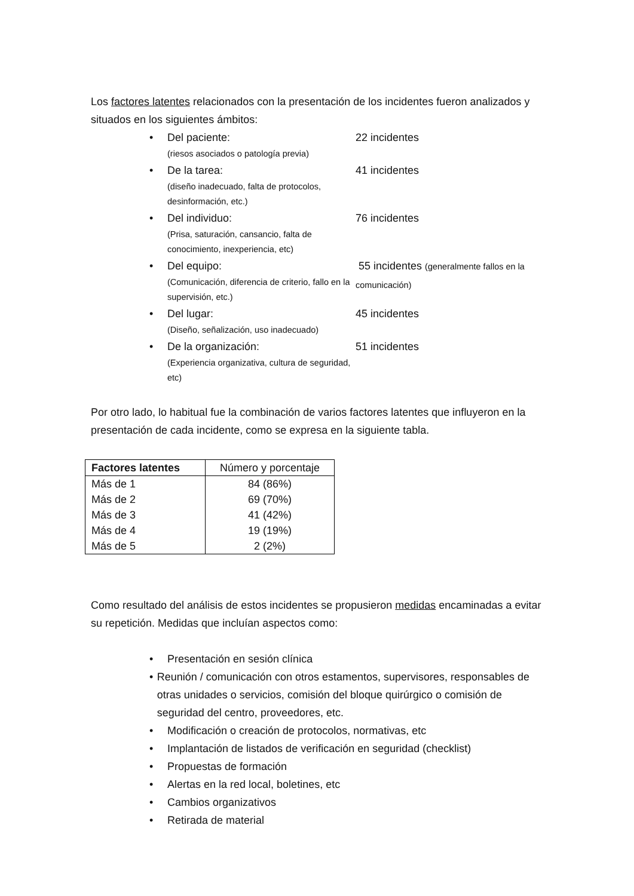Los factores latentes relacionados con la presentación de los incidentes fueron analizados y situados en los siguientes ámbitos:
• Del paciente:
(riesos asociados o patología previa)
22 incidentes
• De la tarea:
(diseño inadecuado, falta de protocolos, desinformación, etc.)
41 incidentes
• Del individuo:
(Prisa, saturación, cansancio, falta de conocimiento, inexperiencia, etc)
76 incidentes
• Del equipo:
(Comunicación, diferencia de criterio, fallo en la supervisión, etc.)
55 incidentes (generalmente fallos en la comunicación)
• Del lugar:
(Diseño, señalización, uso inadecuado)
45 incidentes
• De la organización:
(Experiencia organizativa, cultura de seguridad, etc)
51 incidentes
Por otro lado, lo habitual fue la combinación de varios factores latentes que influyeron en la presentación de cada incidente, como se expresa en la siguiente tabla.
| Factores latentes | Número y porcentaje |
| --- | --- |
| Más de 1 | 84 (86%) |
| Más de 2 | 69 (70%) |
| Más de 3 | 41 (42%) |
| Más de 4 | 19 (19%) |
| Más de 5 | 2 (2%) |
Como resultado del análisis de estos incidentes se propusieron medidas encaminadas a evitar su repetición. Medidas que incluían aspectos como:
• Presentación en sesión clínica
• Reunión / comunicación con otros estamentos, supervisores, responsables de otras unidades o servicios, comisión del bloque quirúrgico o comisión de seguridad del centro, proveedores, etc.
• Modificación o creación de protocolos, normativas, etc
• Implantación de listados de verificación en seguridad (checklist)
• Propuestas de formación
• Alertas en la red local, boletines, etc
• Cambios organizativos
• Retirada de material